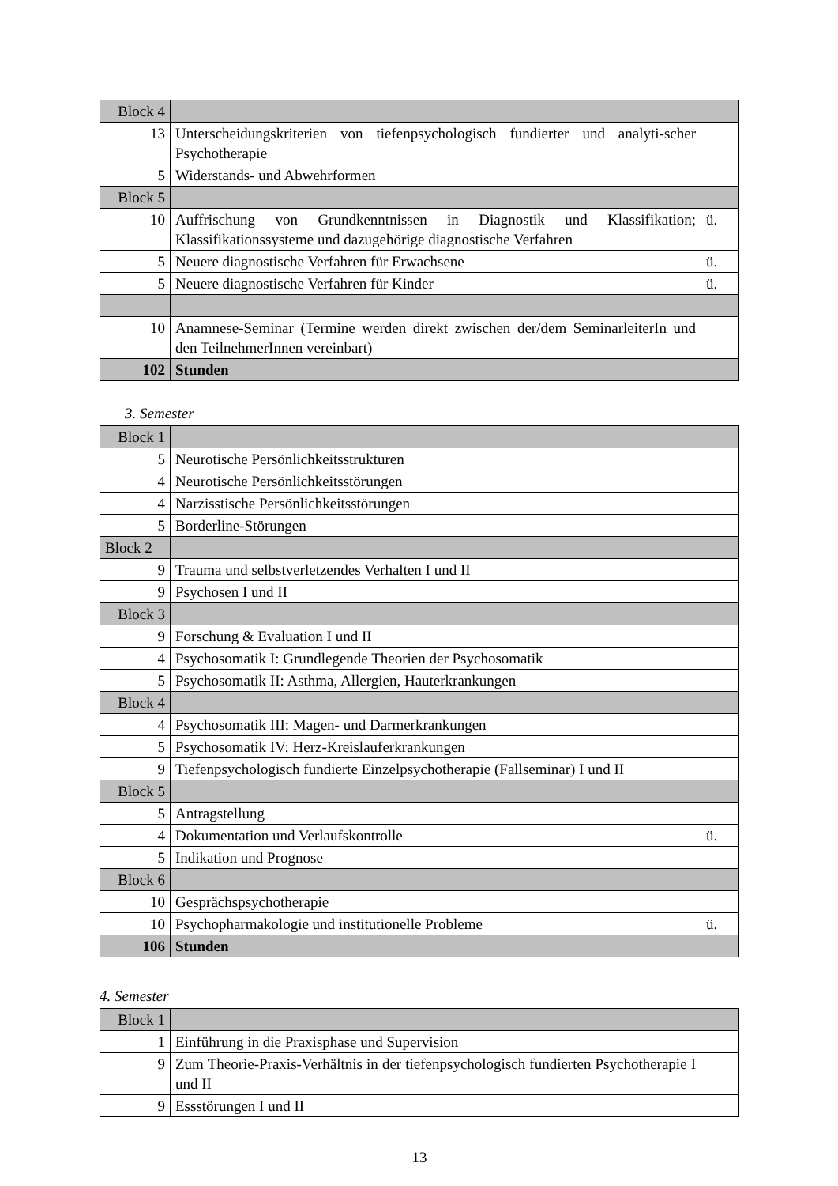| Block 4 | | |
| 13 | Unterscheidungskriterien von tiefenpsychologisch fundierter und analyti-scher Psychotherapie | |
| 5 | Widerstands- und Abwehrformen | |
| Block 5 | | |
| 10 | Auffrischung von Grundkenntnissen in Diagnostik und Klassifikation; Klassifikationssysteme und dazugehörige diagnostische Verfahren | ü. |
| 5 | Neuere diagnostische Verfahren für Erwachsene | ü. |
| 5 | Neuere diagnostische Verfahren für Kinder | ü. |
| 10 | Anamnese-Seminar (Termine werden direkt zwischen der/dem SeminarleiterIn und den TeilnehmerInnen vereinbart) | |
| 102 | Stunden | |
3. Semester
| Block 1 | | |
| 5 | Neurotische Persönlichkeitsstrukturen | |
| 4 | Neurotische Persönlichkeitsstörungen | |
| 4 | Narzisstische Persönlichkeitsstörungen | |
| 5 | Borderline-Störungen | |
| Block 2 | | |
| 9 | Trauma und selbstverletzendes Verhalten I und II | |
| 9 | Psychosen I und II | |
| Block 3 | | |
| 9 | Forschung & Evaluation I und II | |
| 4 | Psychosomatik I: Grundlegende Theorien der Psychosomatik | |
| 5 | Psychosomatik II: Asthma, Allergien, Hauterkrankungen | |
| Block 4 | | |
| 4 | Psychosomatik III: Magen- und Darmerkrankungen | |
| 5 | Psychosomatik IV: Herz-Kreislauferkrankungen | |
| 9 | Tiefenpsychologisch fundierte Einzelpsychotherapie (Fallseminar) I und II | |
| Block 5 | | |
| 5 | Antragstellung | |
| 4 | Dokumentation und Verlaufskontrolle | ü. |
| 5 | Indikation und Prognose | |
| Block 6 | | |
| 10 | Gesprächspsychotherapie | |
| 10 | Psychopharmakologie und institutionelle Probleme | ü. |
| 106 | Stunden | |
4. Semester
| Block 1 | | |
| 1 | Einführung in die Praxisphase und Supervision | |
| 9 | Zum Theorie-Praxis-Verhältnis in der tiefenpsychologisch fundierten Psychotherapie I und II | |
| 9 | Essstörungen I und II | |
13